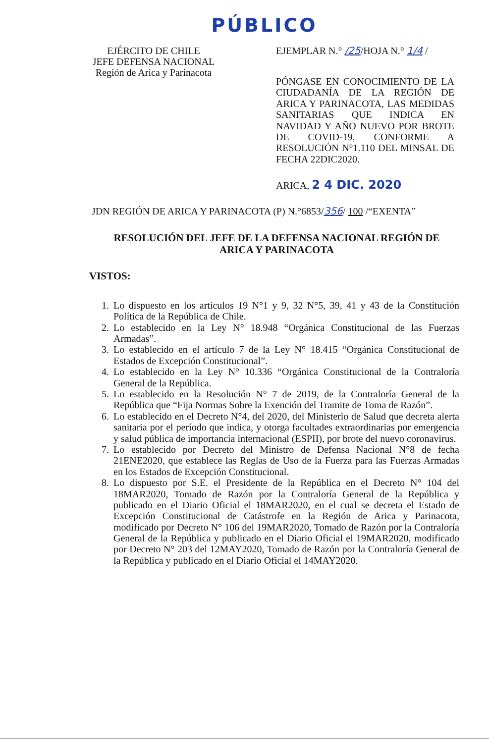PÚBLICO
EJÉRCITO DE CHILE
JEFE DEFENSA NACIONAL
Región de Arica y Parinacota
EJEMPLAR N.° /25/HOJA N.° 1/4 /
PÓNGASE EN CONOCIMIENTO DE LA CIUDADANÍA DE LA REGIÓN DE ARICA Y PARINACOTA, LAS MEDIDAS SANITARIAS QUE INDICA EN NAVIDAD Y AÑO NUEVO POR BROTE DE COVID-19, CONFORME A RESOLUCIÓN N°1.110 DEL MINSAL DE FECHA 22DIC2020.
ARICA, 2 4 DIC. 2020
JDN REGIÓN DE ARICA Y PARINACOTA (P) N.°6853/356/ 100 /“EXENTA”
RESOLUCIÓN DEL JEFE DE LA DEFENSA NACIONAL REGIÓN DE ARICA Y PARINACOTA
VISTOS:
1. Lo dispuesto en los artículos 19 N°1 y 9, 32 N°5, 39, 41 y 43 de la Constitución Política de la República de Chile.
2. Lo establecido en la Ley N° 18.948 “Orgánica Constitucional de las Fuerzas Armadas”.
3. Lo establecido en el artículo 7 de la Ley N° 18.415 “Orgánica Constitucional de Estados de Excepción Constitucional”.
4. Lo establecido en la Ley N° 10.336 “Orgánica Constitucional de la Contraloría General de la República.
5. Lo establecido en la Resolución N° 7 de 2019, de la Contraloría General de la República que “Fija Normas Sobre la Exención del Tramite de Toma de Razón”.
6. Lo establecido en el Decreto N°4, del 2020, del Ministerio de Salud que decreta alerta sanitaria por el período que indica, y otorga facultades extraordinarias por emergencia y salud pública de importancia internacional (ESPII), por brote del nuevo coronavirus.
7. Lo establecido por Decreto del Ministro de Defensa Nacional N°8 de fecha 21ENE2020, que establece las Reglas de Uso de la Fuerza para las Fuerzas Armadas en los Estados de Excepción Constitucional.
8. Lo dispuesto por S.E. el Presidente de la República en el Decreto N° 104 del 18MAR2020, Tomado de Razón por la Contraloría General de la República y publicado en el Diario Oficial el 18MAR2020, en el cual se decreta el Estado de Excepción Constitucional de Catástrofe en la Región de Arica y Parinacota, modificado por Decreto N° 106 del 19MAR2020, Tomado de Razón por la Contraloría General de la República y publicado en el Diario Oficial el 19MAR2020, modificado por Decreto N° 203 del 12MAY2020, Tomado de Razón por la Contraloría General de la República y publicado en el Diario Oficial el 14MAY2020.